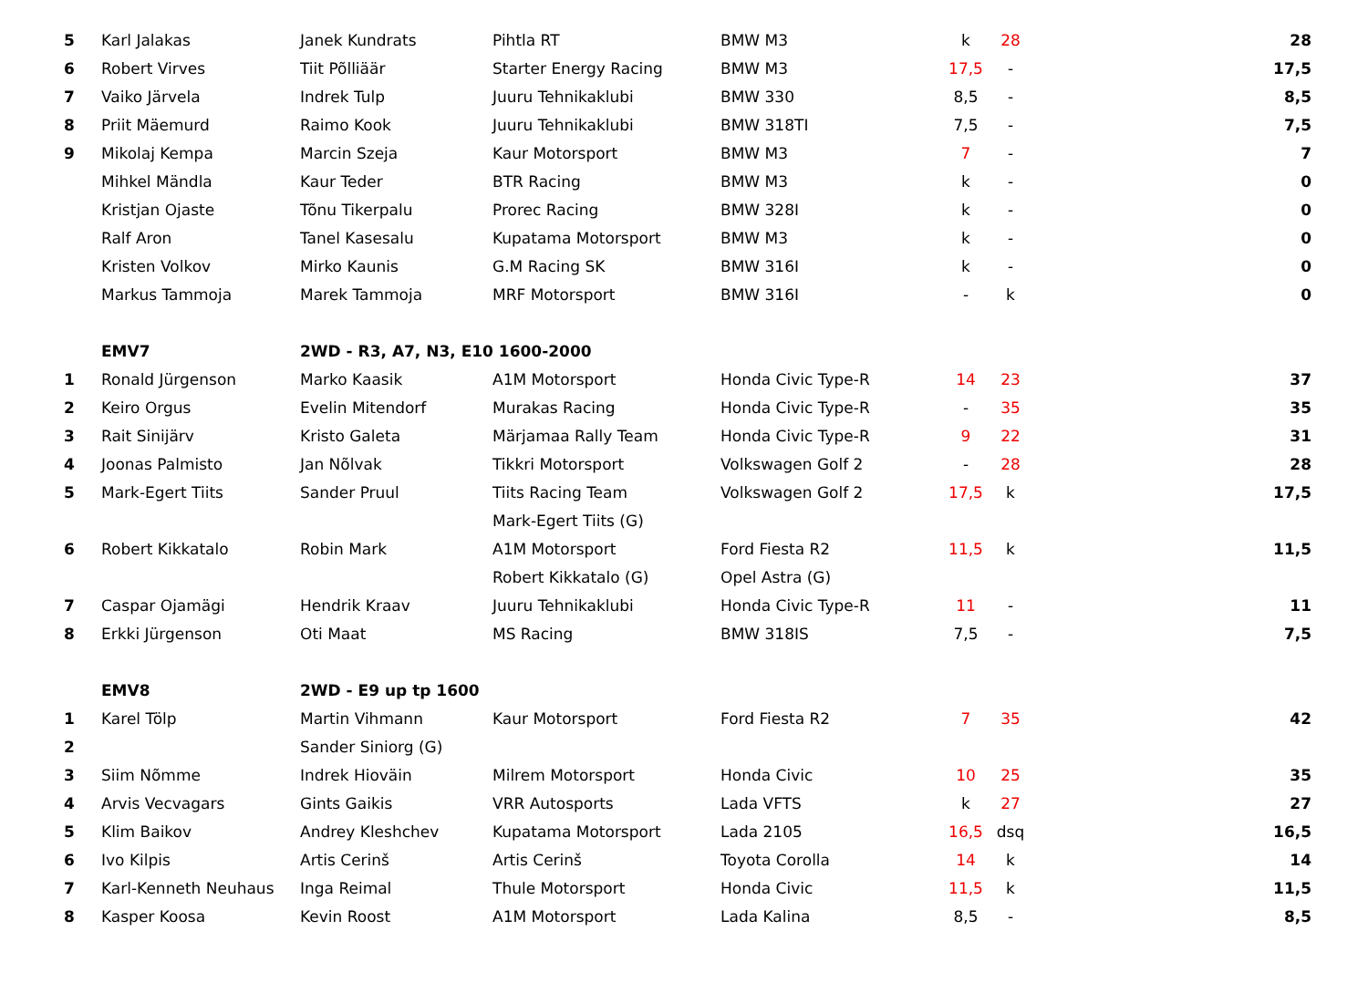| 5 | Karl Jalakas | Janek Kundrats | Pihtla RT | BMW M3 | k | 28 | 28 |
| 6 | Robert Virves | Tiit Põlliäär | Starter Energy Racing | BMW M3 | 17,5 | - | 17,5 |
| 7 | Vaiko Järvela | Indrek Tulp | Juuru Tehnikaklubi | BMW 330 | 8,5 | - | 8,5 |
| 8 | Priit Mäemurd | Raimo Kook | Juuru Tehnikaklubi | BMW 318TI | 7,5 | - | 7,5 |
| 9 | Mikolaj Kempa | Marcin Szeja | Kaur Motorsport | BMW M3 | 7 | - | 7 |
| | Mihkel Mändla | Kaur Teder | BTR Racing | BMW M3 | k | - | 0 |
| | Kristjan Ojaste | Tõnu Tikerpalu | Prorec Racing | BMW 328I | k | - | 0 |
| | Ralf Aron | Tanel Kasesalu | Kupatama Motorsport | BMW M3 | k | - | 0 |
| | Kristen Volkov | Mirko Kaunis | G.M Racing SK | BMW 316I | k | - | 0 |
| | Markus Tammoja | Marek Tammoja | MRF Motorsport | BMW 316I | - | k | 0 |
| | EMV7 | 2WD - R3, A7, N3, E10 1600-2000 | | | | | |
| 1 | Ronald Jürgenson | Marko Kaasik | A1M Motorsport | Honda Civic Type-R | 14 | 23 | 37 |
| 2 | Keiro Orgus | Evelin Mitendorf | Murakas Racing | Honda Civic Type-R | - | 35 | 35 |
| 3 | Rait Sinijärv | Kristo Galeta | Märjamaa Rally Team | Honda Civic Type-R | 9 | 22 | 31 |
| 4 | Joonas Palmisto | Jan Nõlvak | Tikkri Motorsport | Volkswagen Golf 2 | - | 28 | 28 |
| 5 | Mark-Egert Tiits | Sander Pruul | Tiits Racing Team | Volkswagen Golf 2 | 17,5 | k | 17,5 |
| | | | Mark-Egert Tiits (G) | | | | |
| 6 | Robert Kikkatalo | Robin Mark | A1M Motorsport | Ford Fiesta R2 | 11,5 | k | 11,5 |
| | | | Robert Kikkatalo (G) | Opel Astra (G) | | | |
| 7 | Caspar Ojamägi | Hendrik Kraav | Juuru Tehnikaklubi | Honda Civic Type-R | 11 | - | 11 |
| 8 | Erkki Jürgenson | Oti Maat | MS Racing | BMW 318IS | 7,5 | - | 7,5 |
| | EMV8 | 2WD - E9 up tp 1600 | | | | | |
| 1 | Karel Tölp | Martin Vihmann | Kaur Motorsport | Ford Fiesta R2 | 7 | 35 | 42 |
| 2 | | Sander Siniorg (G) | | | | | |
| 3 | Siim Nõmme | Indrek Hioväin | Milrem Motorsport | Honda Civic | 10 | 25 | 35 |
| 4 | Arvis Vecvagars | Gints Gaikis | VRR Autosports | Lada VFTS | k | 27 | 27 |
| 5 | Klim Baikov | Andrey Kleshchev | Kupatama Motorsport | Lada 2105 | 16,5 | dsq | 16,5 |
| 6 | Ivo Kilpis | Artis Cerinš | Artis Cerinš | Toyota Corolla | 14 | k | 14 |
| 7 | Karl-Kenneth Neuhaus | Inga Reimal | Thule Motorsport | Honda Civic | 11,5 | k | 11,5 |
| 8 | Kasper Koosa | Kevin Roost | A1M Motorsport | Lada Kalina | 8,5 | - | 8,5 |